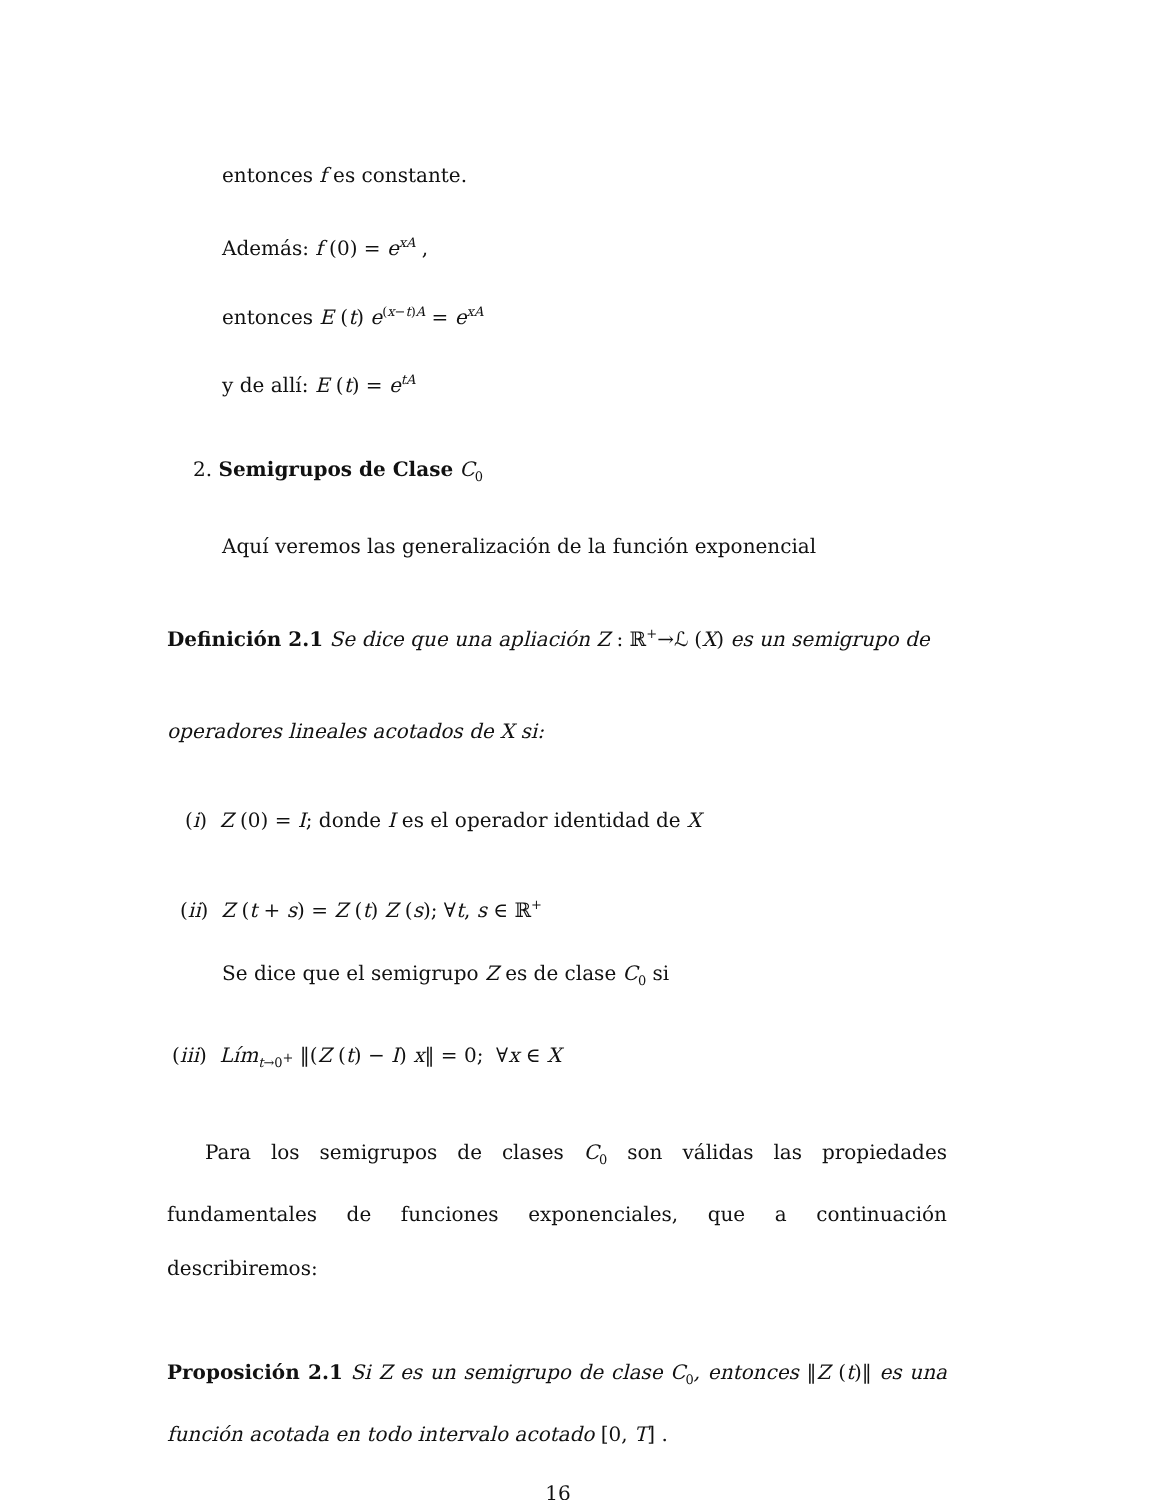entonces f es constante.
Además: f (0) = e<sup>xA</sup> ,
entonces E (t) e<sup>(x−t)A</sup> = e<sup>xA</sup>
y de allí: E (t) = e<sup>tA</sup>
2. Semigrupos de Clase C<sub>0</sub>
Aquí veremos las generalización de la función exponencial
Definición 2.1 Se dice que una apliación Z : ℝ<sup>+</sup>→ℒ (X) es un semigrupo de
operadores lineales acotados de X si:
(i) Z (0) = I; donde I es el operador identidad de X
(ii) Z (t + s) = Z (t) Z (s); ∀t, s ∈ ℝ<sup>+</sup>
Se dice que el semigrupo Z es de clase C<sub>0</sub> si
(iii) Lím<sub>t→0<sup>+</sup></sub> ‖(Z (t) − I) x‖ = 0; ∀x ∈ X
Para los semigrupos de clases C<sub>0</sub> son válidas las propiedades fundamentales de funciones exponenciales, que a continuación describiremos:
Proposición 2.1 Si Z es un semigrupo de clase C<sub>0</sub>, entonces ‖Z (t)‖ es una función acotada en todo intervalo acotado [0, T] .
16